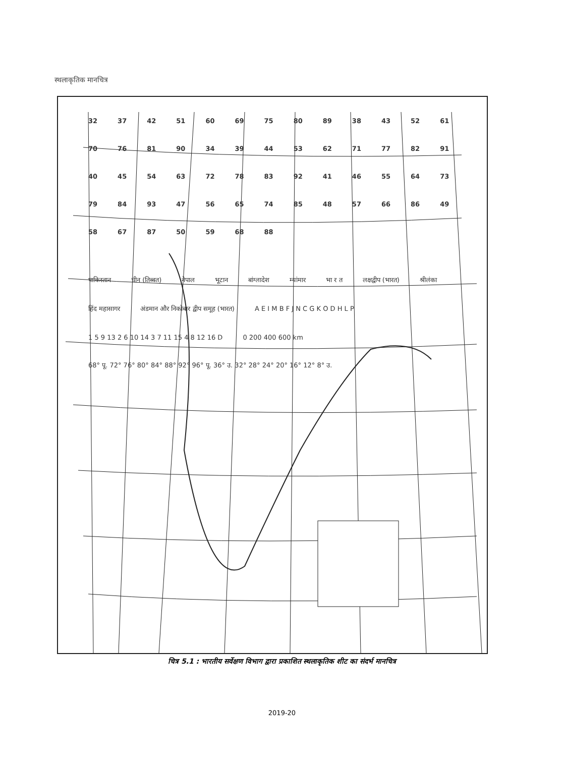स्थलाकृतिक मानचित्र
32 37 42 51 60 69 75 80 89 38 43 52 61 70 76 81 90 34 39 44 53 62 71 77 82 91 40 45 54 63 72 78 83 92 41 46 55 64 73 79 84 93 47 56 65 74 85 48 57 66 86 49 58 67 87 50 59 68 88
पाकिस्तान चीन (तिब्बत) नेपाल भूटान बांग्लादेश म्यांमार भा र त लक्षद्वीप (भारत) श्रीलंका हिंद महासागर अंडमान और निकोबार द्वीप समूह (भारत) A E I M B F J N C G K O D H L P 1 5 9 13 2 6 10 14 3 7 11 15 4 8 12 16 D 0 200 400 600 km 68° पू. 72° 76° 80° 84° 88° 92° 96° पू. 36° उ. 32° 28° 24° 20° 16° 12° 8° उ.
चित्र 5.1 : भारतीय सर्वेक्षण विभाग द्वारा प्रकाशित स्थलाकृतिक शीट का संदर्भ मानचित्र
2019-20